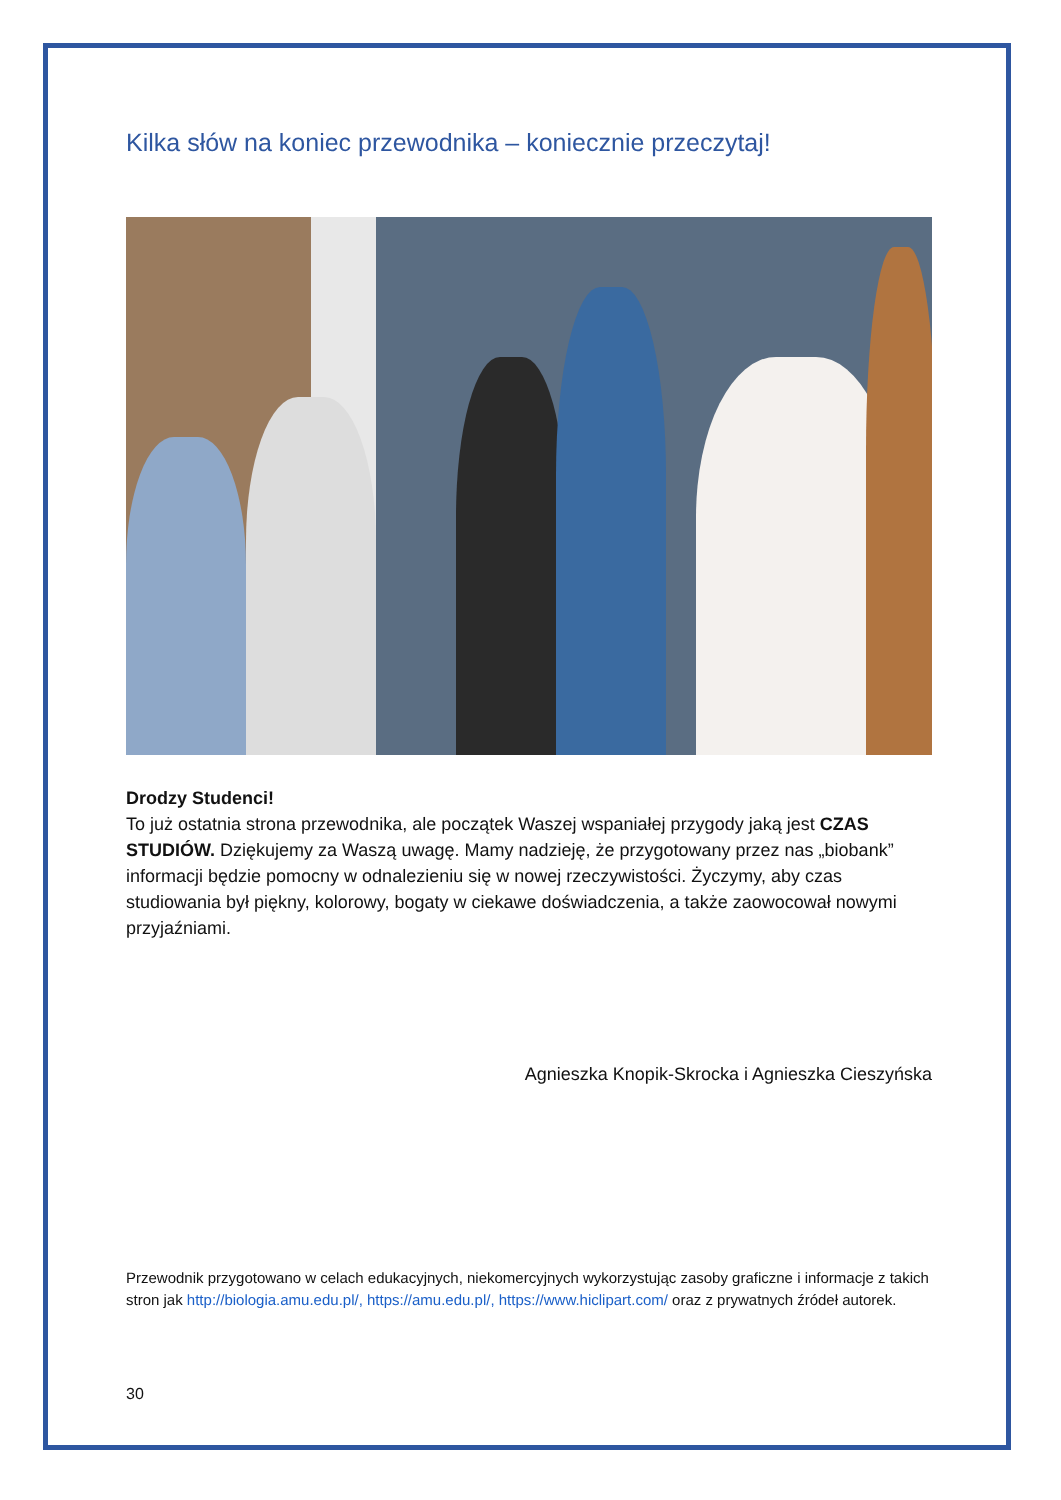Kilka słów na koniec przewodnika – koniecznie przeczytaj!
Drodzy Studenci!
To już ostatnia strona przewodnika, ale początek Waszej wspaniałej przygody jaką jest CZAS STUDIÓW. Dziękujemy za Waszą uwagę. Mamy nadzieję, że przygotowany przez nas „biobank” informacji będzie pomocny w odnalezieniu się w nowej rzeczywistości. Życzymy, aby czas studiowania był piękny, kolorowy, bogaty w ciekawe doświadczenia, a także zaowocował nowymi przyjaźniami.
Agnieszka Knopik-Skrocka i Agnieszka Cieszyńska
Przewodnik przygotowano w celach edukacyjnych, niekomercyjnych wykorzystując zasoby graficzne i informacje z takich stron jak http://biologia.amu.edu.pl/, https://amu.edu.pl/, https://www.hiclipart.com/ oraz z prywatnych źródeł autorek.
30